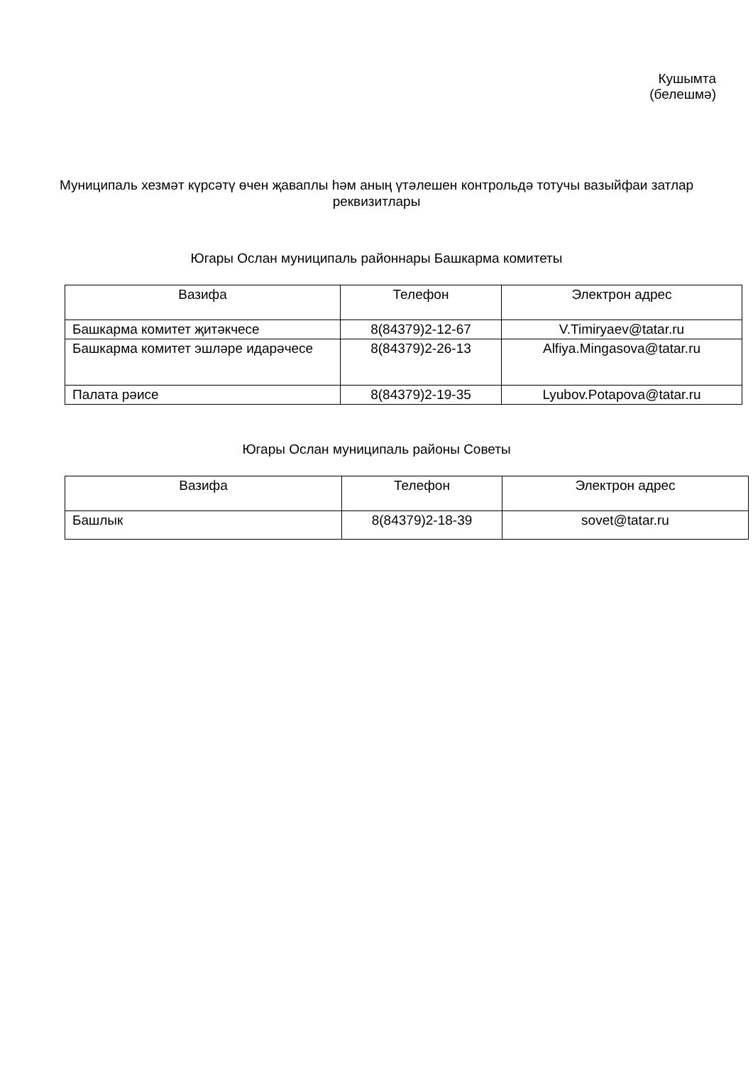Кушымта
(белешмә)
Муниципаль хезмәт күрсәтү өчен җаваплы һәм аның үтәлешен контрольдә тотучы вазыйфаи затлар реквизитлары
Югары Ослан муниципаль районнары Башкарма комитеты
| Вазифа | Телефон | Электрон адрес |
| Башкарма комитет җитәкчесе | 8(84379)2-12-67 | V.Timiryaev@tatar.ru |
| Башкарма комитет эшләре идарәчесе | 8(84379)2-26-13 | Alfiya.Mingasova@tatar.ru |
| Палата рәисе | 8(84379)2-19-35 | Lyubov.Potapova@tatar.ru |
Югары Ослан муниципаль районы Советы
| Вазифа | Телефон | Электрон адрес |
| Башлык | 8(84379)2-18-39 | sovet@tatar.ru |